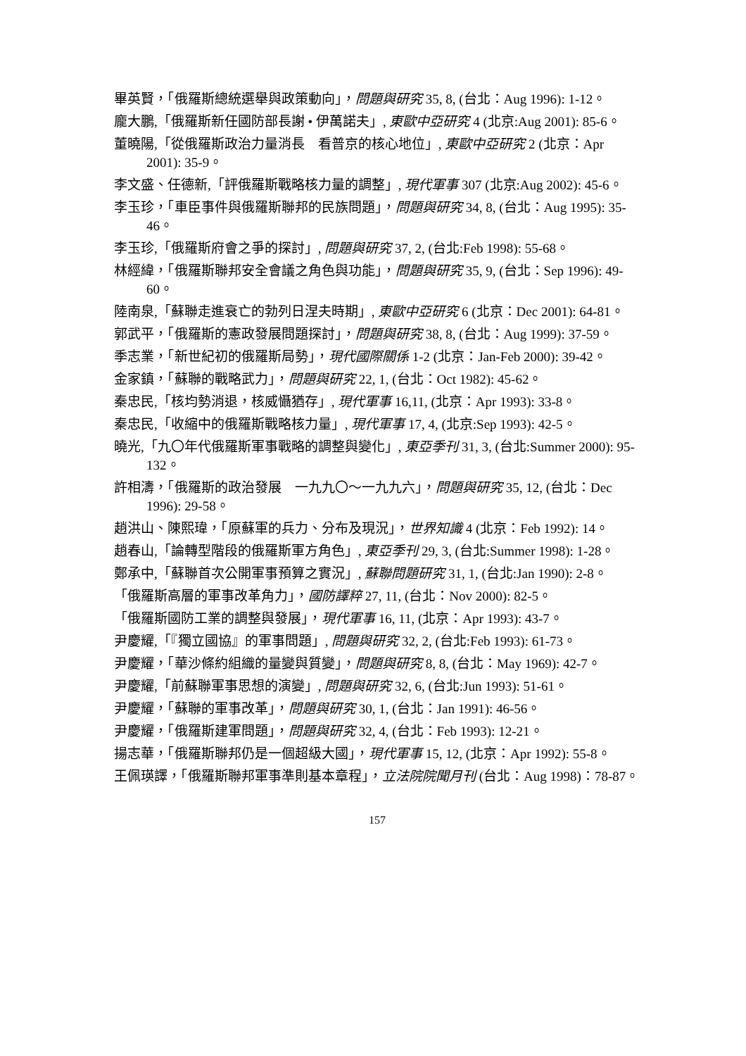畢英賢，「俄羅斯總統選舉與政策動向」，問題與研究 35, 8, (台北：Aug 1996): 1-12。
龐大鵬,「俄羅斯新任國防部長謝 • 伊萬諾夫」, 東歐中亞研究 4 (北京:Aug 2001): 85-6。
董曉陽,「從俄羅斯政治力量消長　看普京的核心地位」, 東歐中亞研究 2 (北京：Apr 2001): 35-9。
李文盛、任德新,「評俄羅斯戰略核力量的調整」, 現代軍事 307 (北京:Aug 2002): 45-6。
李玉珍，「車臣事件與俄羅斯聯邦的民族問題」，問題與研究 34, 8, (台北：Aug 1995): 35-46。
李玉珍,「俄羅斯府會之爭的探討」, 問題與研究 37, 2, (台北:Feb 1998): 55-68。
林經緯，「俄羅斯聯邦安全會議之角色與功能」，問題與研究 35, 9, (台北：Sep 1996): 49-60。
陸南泉,「蘇聯走進衰亡的勃列日涅夫時期」, 東歐中亞研究 6 (北京：Dec 2001): 64-81。
郭武平，「俄羅斯的憲政發展問題探討」，問題與研究 38, 8, (台北：Aug 1999): 37-59。
季志業，「新世紀初的俄羅斯局勢」，現代國際關係 1-2 (北京：Jan-Feb 2000): 39-42。
金家鎮，「蘇聯的戰略武力」，問題與研究 22, 1, (台北：Oct 1982): 45-62。
秦忠民,「核均勢消退，核威懾猶存」, 現代軍事 16,11, (北京：Apr 1993): 33-8。
秦忠民,「收縮中的俄羅斯戰略核力量」, 現代軍事 17, 4, (北京:Sep 1993): 42-5。
曉光,「九〇年代俄羅斯軍事戰略的調整與變化」, 東亞季刊 31, 3, (台北:Summer 2000): 95-132。
許相濤，「俄羅斯的政治發展　一九九〇～一九九六」，問題與研究 35, 12, (台北：Dec 1996): 29-58。
趙洪山、陳熙瑋，「原蘇軍的兵力、分布及現況」，世界知識 4 (北京：Feb 1992): 14。
趙春山,「論轉型階段的俄羅斯軍方角色」, 東亞季刊 29, 3, (台北:Summer 1998): 1-28。
鄭承中,「蘇聯首次公開軍事預算之實況」, 蘇聯問題研究 31, 1, (台北:Jan 1990): 2-8。
「俄羅斯高層的軍事改革角力」，國防譯粹 27, 11, (台北：Nov 2000): 82-5。
「俄羅斯國防工業的調整與發展」，現代軍事 16, 11, (北京：Apr 1993): 43-7。
尹慶耀,「『獨立國協』的軍事問題」, 問題與研究 32, 2, (台北:Feb 1993): 61-73。
尹慶耀，「華沙條約組織的量變與質變」，問題與研究 8, 8, (台北：May 1969): 42-7。
尹慶耀,「前蘇聯軍事思想的演變」, 問題與研究 32, 6, (台北:Jun 1993): 51-61。
尹慶耀，「蘇聯的軍事改革」，問題與研究 30, 1, (台北：Jan 1991): 46-56。
尹慶耀，「俄羅斯建軍問題」，問題與研究 32, 4, (台北：Feb 1993): 12-21。
揚志華，「俄羅斯聯邦仍是一個超級大國」，現代軍事 15, 12, (北京：Apr 1992): 55-8。
王佩瑛譯，「俄羅斯聯邦軍事準則基本章程」，立法院院聞月刊 (台北：Aug 1998)：78-87。
157